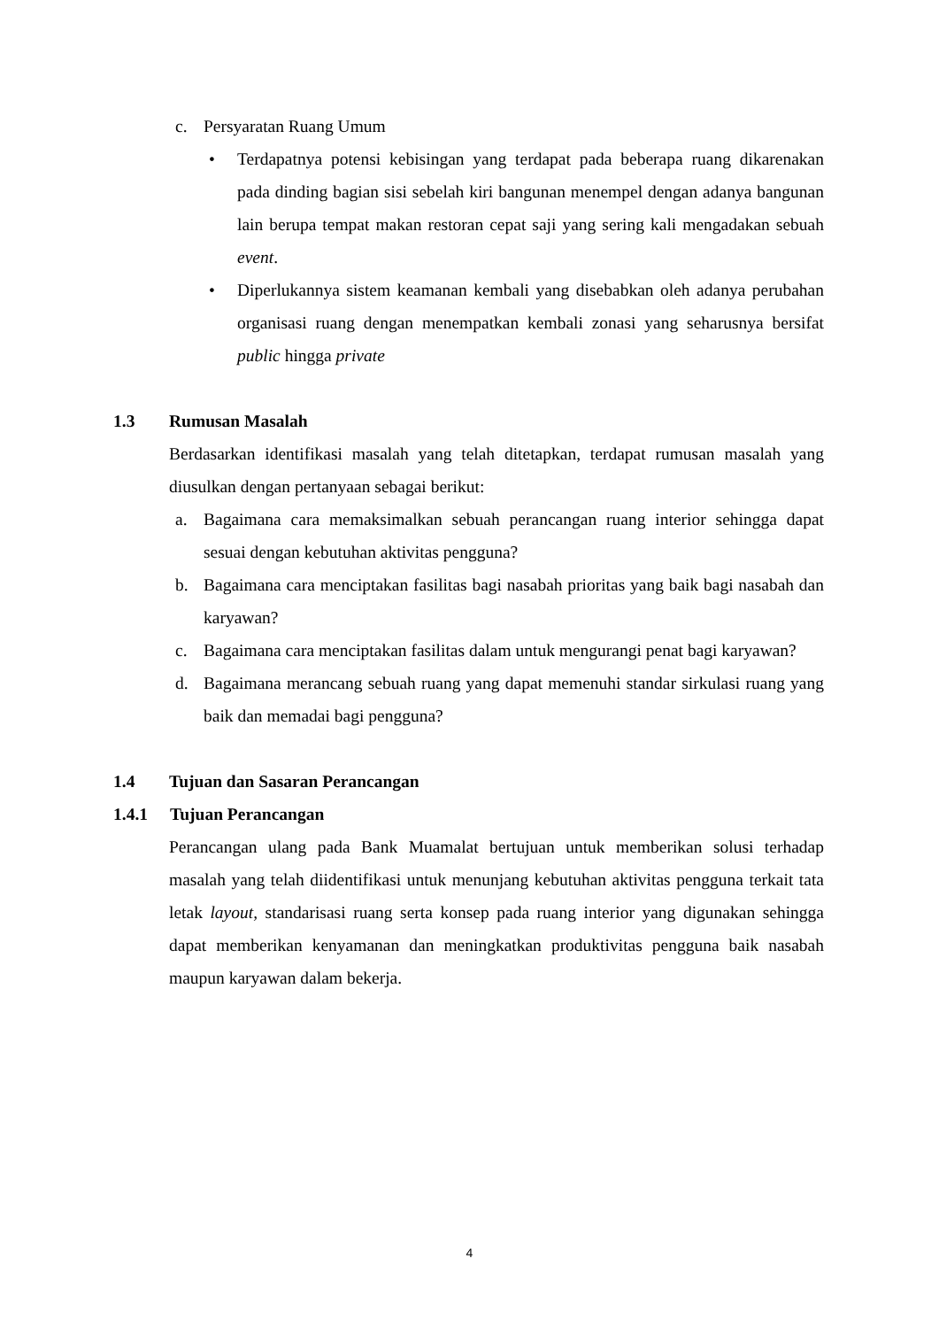c. Persyaratan Ruang Umum
• Terdapatnya potensi kebisingan yang terdapat pada beberapa ruang dikarenakan pada dinding bagian sisi sebelah kiri bangunan menempel dengan adanya bangunan lain berupa tempat makan restoran cepat saji yang sering kali mengadakan sebuah event.
• Diperlukannya sistem keamanan kembali yang disebabkan oleh adanya perubahan organisasi ruang dengan menempatkan kembali zonasi yang seharusnya bersifat public hingga private
1.3 Rumusan Masalah
Berdasarkan identifikasi masalah yang telah ditetapkan, terdapat rumusan masalah yang diusulkan dengan pertanyaan sebagai berikut:
a. Bagaimana cara memaksimalkan sebuah perancangan ruang interior sehingga dapat sesuai dengan kebutuhan aktivitas pengguna?
b. Bagaimana cara menciptakan fasilitas bagi nasabah prioritas yang baik bagi nasabah dan karyawan?
c. Bagaimana cara menciptakan fasilitas dalam untuk mengurangi penat bagi karyawan?
d. Bagaimana merancang sebuah ruang yang dapat memenuhi standar sirkulasi ruang yang baik dan memadai bagi pengguna?
1.4 Tujuan dan Sasaran Perancangan
1.4.1 Tujuan Perancangan
Perancangan ulang pada Bank Muamalat bertujuan untuk memberikan solusi terhadap masalah yang telah diidentifikasi untuk menunjang kebutuhan aktivitas pengguna terkait tata letak layout, standarisasi ruang serta konsep pada ruang interior yang digunakan sehingga dapat memberikan kenyamanan dan meningkatkan produktivitas pengguna baik nasabah maupun karyawan dalam bekerja.
4